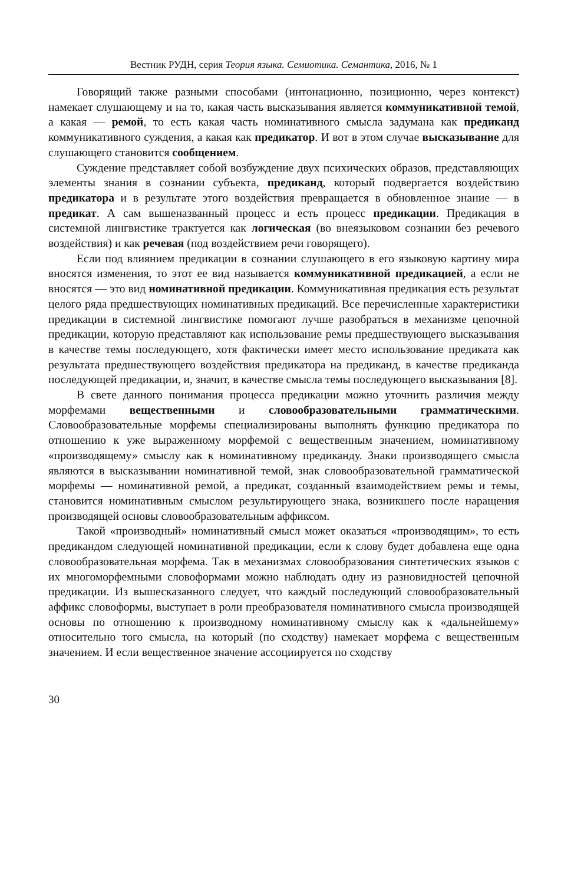Вестник РУДН, серия Теория языка. Семиотика. Семантика, 2016, № 1
Говорящий также разными способами (интонационно, позиционно, через контекст) намекает слушающему и на то, какая часть высказывания является коммуникативной темой, а какая — ремой, то есть какая часть номинативного смысла задумана как предиканд коммуникативного суждения, а какая как предикатор. И вот в этом случае высказывание для слушающего становится сообщением.
Суждение представляет собой возбуждение двух психических образов, представляющих элементы знания в сознании субъекта, предиканд, который подвергается воздействию предикатора и в результате этого воздействия превращается в обновленное знание — в предикат. А сам вышеназванный процесс и есть процесс предикации. Предикация в системной лингвистике трактуется как логическая (во внеязыковом сознании без речевого воздействия) и как речевая (под воздействием речи говорящего).
Если под влиянием предикации в сознании слушающего в его языковую картину мира вносятся изменения, то этот ее вид называется коммуникативной предикацией, а если не вносятся — это вид номинативной предикации. Коммуникативная предикация есть результат целого ряда предшествующих номинативных предикаций. Все перечисленные характеристики предикации в системной лингвистике помогают лучше разобраться в механизме цепочной предикации, которую представляют как использование ремы предшествующего высказывания в качестве темы последующего, хотя фактически имеет место использование предиката как результата предшествующего воздействия предикатора на предиканд, в качестве предиканда последующей предикации, и, значит, в качестве смысла темы последующего высказывания [8].
В свете данного понимания процесса предикации можно уточнить различия между морфемами вещественными и словообразовательными грамматическими. Словообразовательные морфемы специализированы выполнять функцию предикатора по отношению к уже выраженному морфемой с вещественным значением, номинативному «производящему» смыслу как к номинативному предиканду. Знаки производящего смысла являются в высказывании номинативной темой, знак словообразовательной грамматической морфемы — номинативной ремой, а предикат, созданный взаимодействием ремы и темы, становится номинативным смыслом результирующего знака, возникшего после наращения производящей основы словообразовательным аффиксом.
Такой «производный» номинативный смысл может оказаться «производящим», то есть предикандом следующей номинативной предикации, если к слову будет добавлена еще одна словообразовательная морфема. Так в механизмах словообразования синтетических языков с их многоморфемными словоформами можно наблюдать одну из разновидностей цепочной предикации. Из вышесказанного следует, что каждый последующий словообразовательный аффикс словоформы, выступает в роли преобразователя номинативного смысла производящей основы по отношению к производному номинативному смыслу как к «дальнейшему» относительно того смысла, на который (по сходству) намекает морфема с вещественным значением. И если вещественное значение ассоциируется по сходству
30